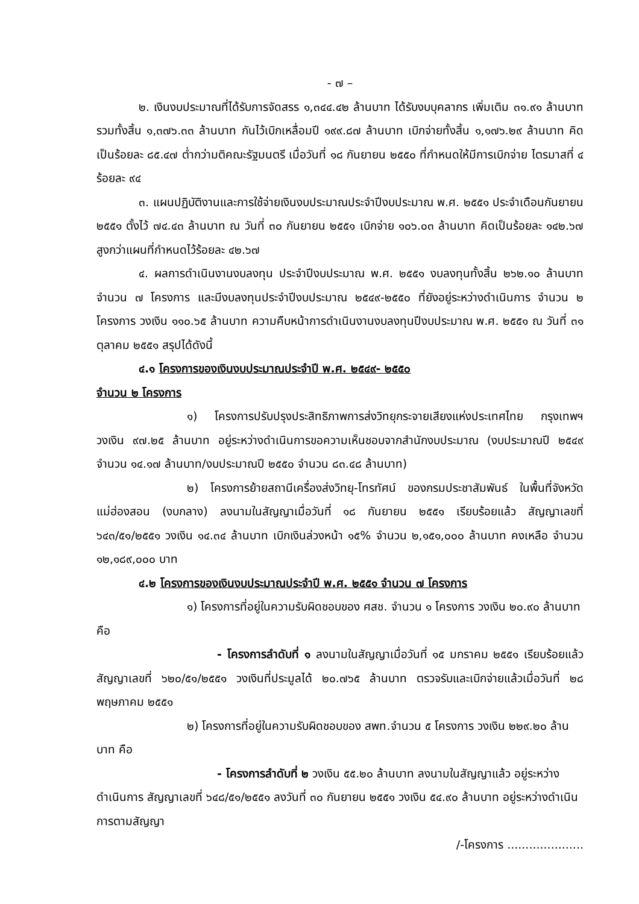- ๗ –
๒. เงินงบประมาณที่ได้รับการจัดสรร ๑,๓๔๔.๔๒ ล้านบาท ได้รับงบบุคลากร เพิ่มเติม ๓๑.๙๑ ล้านบาท รวมทั้งสิ้น ๑,๓๗๖.๓๓ ล้านบาท กันไว้เบิกเหลื่อมปี ๑๙๙.๘๗ ล้านบาท เบิกจ่ายทั้งสิ้น ๑,๑๗๖.๒๙ ล้านบาท คิดเป็นร้อยละ ๘๕.๔๗ ต่ำกว่ามติคณะรัฐมนตรี เมื่อวันที่ ๑๘ กันยายน ๒๕๕๐ ที่กำหนดให้มีการเบิกจ่าย ไตรมาสที่ ๔ ร้อยละ ๙๔
๓. แผนปฏิบัติงานและการใช้จ่ายเงินงบประมาณประจำปีงบประมาณ พ.ศ. ๒๕๕๑ ประจำเดือนกันยายน ๒๕๕๑ ตั้งไว้ ๗๔.๔๓ ล้านบาท ณ วันที่ ๓๐ กันยายน ๒๕๕๑ เบิกจ่าย ๑๐๖.๐๓ ล้านบาท คิดเป็นร้อยละ ๑๔๒.๖๗ สูงกว่าแผนที่กำหนดไว้ร้อยละ ๔๒.๖๗
๔. ผลการดำเนินงานงบลงทุน ประจำปีงบประมาณ พ.ศ. ๒๕๕๑ งบลงทุนทั้งสิ้น ๒๖๒.๑๐ ล้านบาท จำนวน ๗ โครงการ และมีงบลงทุนประจำปีงบประมาณ ๒๕๔๙-๒๕๕๐ ที่ยังอยู่ระหว่างดำเนินการ จำนวน ๒ โครงการ วงเงิน ๑๑๐.๖๕ ล้านบาท ความคืบหน้าการดำเนินงานงบลงทุนปีงบประมาณ พ.ศ. ๒๕๕๑ ณ วันที่ ๓๑ ตุลาคม ๒๕๕๑ สรุปได้ดังนี้
๔.๑ โครงการของเงินงบประมาณประจำปี พ.ศ. ๒๕๔๙- ๒๕๕๐
จำนวน ๒ โครงการ
๑) โครงการปรับปรุงประสิทธิภาพการส่งวิทยุกระจายเสียงแห่งประเทศไทย กรุงเทพฯ วงเงิน ๙๗.๒๕ ล้านบาท อยู่ระหว่างดำเนินการขอความเห็นชอบจากสำนักงบประมาณ (งบประมาณปี ๒๕๔๙ จำนวน ๑๔.๑๗ ล้านบาท/งบประมาณปี ๒๕๕๐ จำนวน ๘๓.๔๘ ล้านบาท)
๒) โครงการย้ายสถานีเครื่องส่งวิทยุ-โทรทัศน์ ของกรมประชาสัมพันธ์ ในพื้นที่จังหวัดแม่ฮ่องสอน (งบกลาง) ลงนามในสัญญาเมื่อวันที่ ๑๘ กันยายน ๒๕๕๑ เรียบร้อยแล้ว สัญญาเลขที่ ๖๔๓/๕๑/๒๕๕๑ วงเงิน ๑๔.๓๔ ล้านบาท เบิกเงินล่วงหน้า ๑๕% จำนวน ๒,๑๕๑,๐๐๐ ล้านบาท คงเหลือ จำนวน ๑๒,๑๘๙,๐๐๐ บาท
๔.๒ โครงการของเงินงบประมาณประจำปี พ.ศ. ๒๕๕๑ จำนวน ๗ โครงการ
๑) โครงการที่อยู่ในความรับผิดชอบของ ศสช. จำนวน ๑ โครงการ วงเงิน ๒๐.๙๐ ล้านบาท คือ
- โครงการลำดับที่ ๑ ลงนามในสัญญาเมื่อวันที่ ๑๕ มกราคม ๒๕๕๑ เรียบร้อยแล้ว สัญญาเลขที่ ๖๒๐/๕๑/๒๕๕๑ วงเงินที่ประมูลได้ ๒๐.๗๖๕ ล้านบาท ตรวจรับและเบิกจ่ายแล้วเมื่อวันที่ ๒๘ พฤษภาคม ๒๕๕๑
๒) โครงการที่อยู่ในความรับผิดชอบของ สพท.จำนวน ๕ โครงการ วงเงิน ๒๒๙.๒๐ ล้านบาท คือ
- โครงการลำดับที่ ๒ วงเงิน ๕๕.๒๐ ล้านบาท ลงนามในสัญญาแล้ว อยู่ระหว่างดำเนินการ สัญญาเลขที่ ๖๔๘/๕๑/๒๕๕๑ ลงวันที่ ๓๐ กันยายน ๒๕๕๑ วงเงิน ๕๔.๙๐ ล้านบาท อยู่ระหว่างดำเนินการตามสัญญา
/-โครงการ .....................